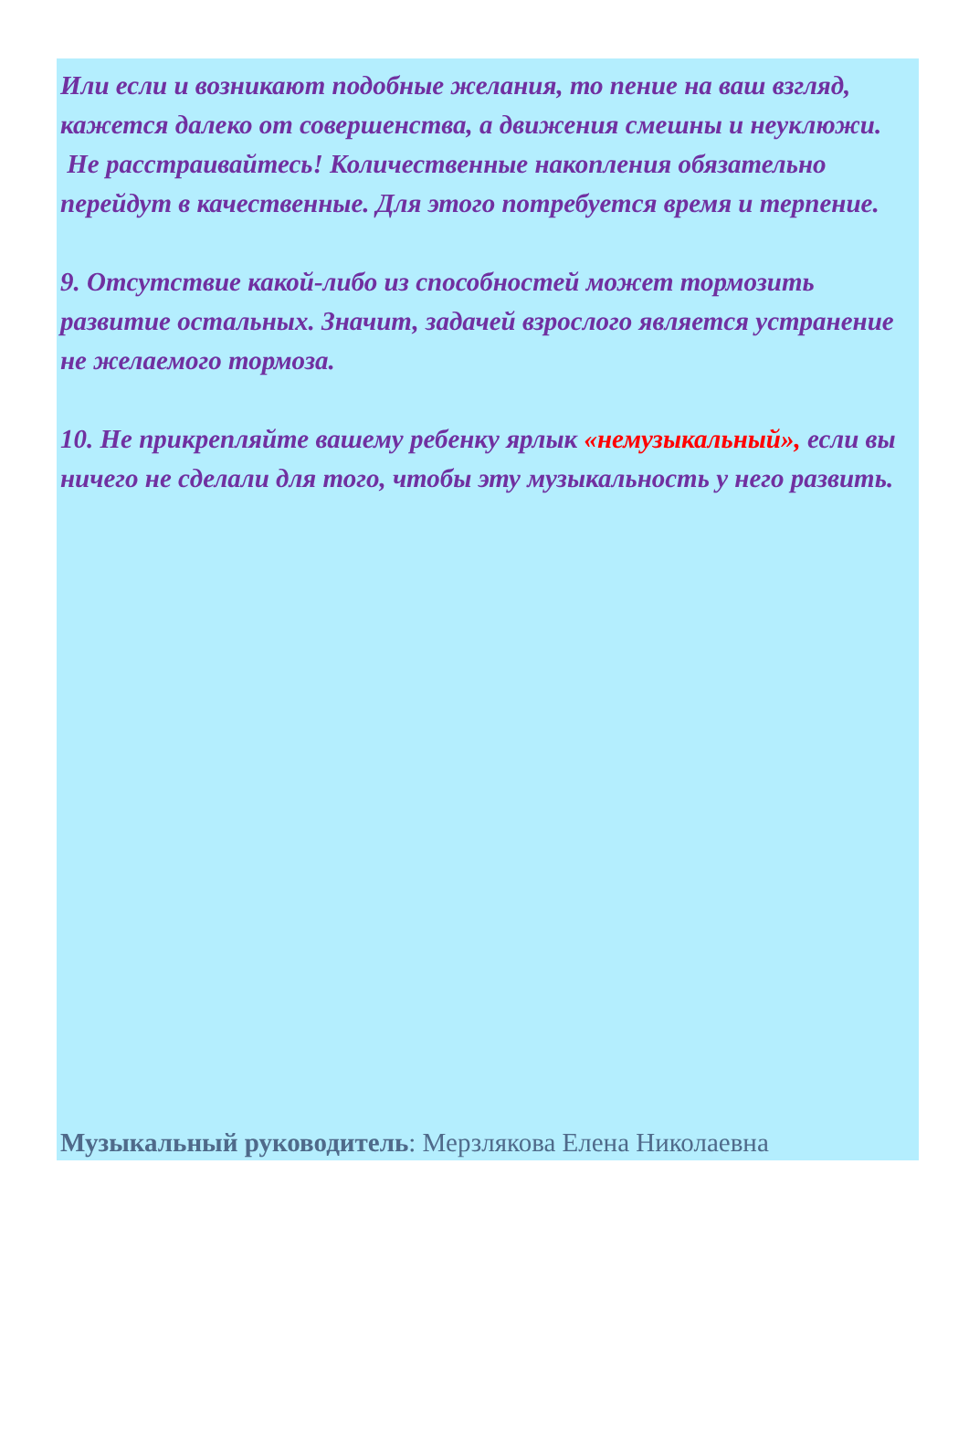Или если и возникают подобные желания, то пение на ваш взгляд, кажется далеко от совершенства, а движения смешны и неуклюжи.
Не расстраивайтесь! Количественные накопления обязательно перейдут в качественные. Для этого потребуется время и терпение.
9. Отсутствие какой-либо из способностей может тормозить развитие остальных. Значит, задачей взрослого является устранение не желаемого тормоза.
10. Не прикрепляйте вашему ребенку ярлык «немузыкальный», если вы ничего не сделали для того, чтобы эту музыкальность у него развить.
Музыкальный руководитель: Мерзлякова Елена Николаевна